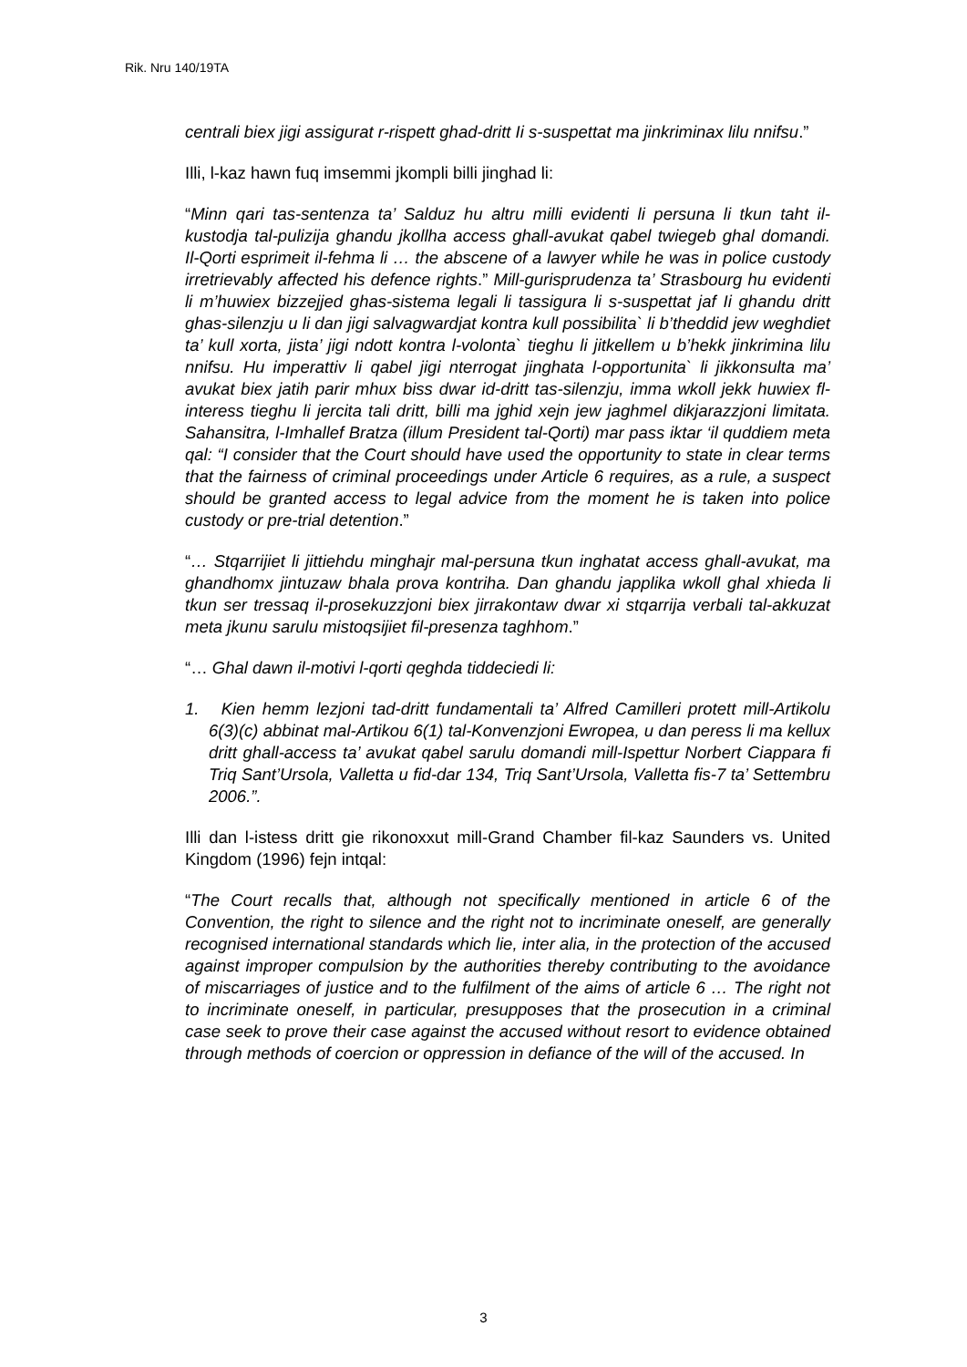Rik. Nru 140/19TA
centrali biex jigi assigurat r-rispett ghad-dritt Ii s-suspettat ma jinkriminax lilu nnifsu.”
Illi, l-kaz hawn fuq imsemmi jkompli billi jinghad li:
“Minn qari tas-sentenza ta’ Salduz hu altru milli evidenti li persuna li tkun taht il-kustodja tal-pulizija ghandu jkollha access ghall-avukat qabel twiegeb ghal domandi. Il-Qorti esprimeit il-fehma li … the abscene of a lawyer while he was in police custody irretrievably affected his defence rights.” Mill-gurisprudenza ta’ Strasbourg hu evidenti li m’huwiex bizzejjed ghas-sistema legali li tassigura li s-suspettat jaf Ii ghandu dritt ghas-silenzju u li dan jigi salvagwardjat kontra kull possibilita` li b’theddid jew weghdiet ta’ kull xorta, jista’ jigi ndott kontra l-volonta` tieghu li jitkellem u b’hekk jinkrimina lilu nnifsu. Hu imperattiv li qabel jigi nterrogat jinghata l-opportunita` li jikkonsulta ma’ avukat biex jatih parir mhux biss dwar id-dritt tas-silenzju, imma wkoll jekk huwiex fl-interess tieghu li jercita tali dritt, billi ma jghid xejn jew jaghmel dikjarazzjoni limitata. Sahansitra, l-Imhallef Bratza (illum President tal-Qorti) mar pass iktar ‘il quddiem meta qal: “I consider that the Court should have used the opportunity to state in clear terms that the fairness of criminal proceedings under Article 6 requires, as a rule, a suspect should be granted access to legal advice from the moment he is taken into police custody or pre-trial detention.”
“… Stqarrijiet li jittiehdu minghajr mal-persuna tkun inghatat access ghall-avukat, ma ghandhomx jintuzaw bhala prova kontriha. Dan ghandu japplika wkoll ghal xhieda li tkun ser tressaq il-prosekuzzjoni biex jirrakontaw dwar xi stqarrija verbali tal-akkuzat meta jkunu sarulu mistoqsijiet fil-presenza taghhom.”
“… Ghal dawn il-motivi l-qorti qeghda tiddeciedi li:
1. Kien hemm lezjoni tad-dritt fundamentali ta’ Alfred Camilleri protett mill-Artikolu 6(3)(c) abbinat mal-Artikou 6(1) tal-Konvenzjoni Ewropea, u dan peress li ma kellux dritt ghall-access ta’ avukat qabel sarulu domandi mill-Ispettur Norbert Ciappara fi Triq Sant’Ursola, Valletta u fid-dar 134, Triq Sant’Ursola, Valletta fis-7 ta’ Settembru 2006.”.
Illi dan l-istess dritt gie rikonoxxut mill-Grand Chamber fil-kaz Saunders vs. United Kingdom (1996) fejn intqal:
“The Court recalls that, although not specifically mentioned in article 6 of the Convention, the right to silence and the right not to incriminate oneself, are generally recognised international standards which lie, inter alia, in the protection of the accused against improper compulsion by the authorities thereby contributing to the avoidance of miscarriages of justice and to the fulfilment of the aims of article 6 … The right not to incriminate oneself, in particular, presupposes that the prosecution in a criminal case seek to prove their case against the accused without resort to evidence obtained through methods of coercion or oppression in defiance of the will of the accused. In
3